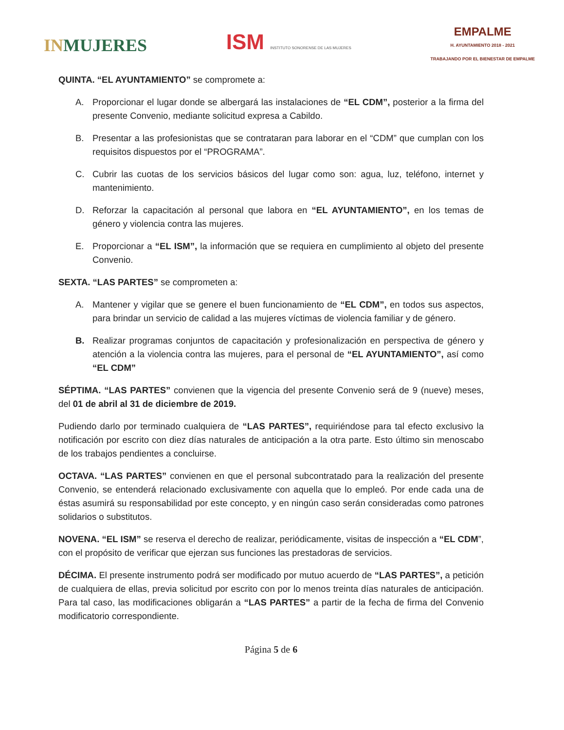INMUJERES
ISM INSTITUTO SONORENSE DE LAS MUJERES
EMPALME
H. AYUNTAMIENTO 2018 - 2021
TRABAJANDO POR EL BIENESTAR DE EMPALME
QUINTA. “EL AYUNTAMIENTO” se compromete a:
A. Proporcionar el lugar donde se albergará las instalaciones de “EL CDM”, posterior a la firma del presente Convenio, mediante solicitud expresa a Cabildo.
B. Presentar a las profesionistas que se contrataran para laborar en el “CDM” que cumplan con los requisitos dispuestos por el “PROGRAMA”.
C. Cubrir las cuotas de los servicios básicos del lugar como son: agua, luz, teléfono, internet y mantenimiento.
D. Reforzar la capacitación al personal que labora en “EL AYUNTAMIENTO”, en los temas de género y violencia contra las mujeres.
E. Proporcionar a “EL ISM”, la información que se requiera en cumplimiento al objeto del presente Convenio.
SEXTA. “LAS PARTES” se comprometen a:
A. Mantener y vigilar que se genere el buen funcionamiento de “EL CDM”, en todos sus aspectos, para brindar un servicio de calidad a las mujeres víctimas de violencia familiar y de género.
B. Realizar programas conjuntos de capacitación y profesionalización en perspectiva de género y atención a la violencia contra las mujeres, para el personal de “EL AYUNTAMIENTO”, así como “EL CDM”
SÉPTIMA. “LAS PARTES” convienen que la vigencia del presente Convenio será de 9 (nueve) meses, del 01 de abril al 31 de diciembre de 2019.
Pudiendo darlo por terminado cualquiera de “LAS PARTES”, requiriéndose para tal efecto exclusivo la notificación por escrito con diez días naturales de anticipación a la otra parte. Esto último sin menoscabo de los trabajos pendientes a concluirse.
OCTAVA. “LAS PARTES” convienen en que el personal subcontratado para la realización del presente Convenio, se entenderá relacionado exclusivamente con aquella que lo empleó. Por ende cada una de éstas asumirá su responsabilidad por este concepto, y en ningún caso serán consideradas como patrones solidarios o substitutos.
NOVENA. “EL ISM” se reserva el derecho de realizar, periódicamente, visitas de inspección a “EL CDM”, con el propósito de verificar que ejerzan sus funciones las prestadoras de servicios.
DÉCIMA. El presente instrumento podrá ser modificado por mutuo acuerdo de “LAS PARTES”, a petición de cualquiera de ellas, previa solicitud por escrito con por lo menos treinta días naturales de anticipación. Para tal caso, las modificaciones obligarán a “LAS PARTES” a partir de la fecha de firma del Convenio modificatorio correspondiente.
Página 5 de 6